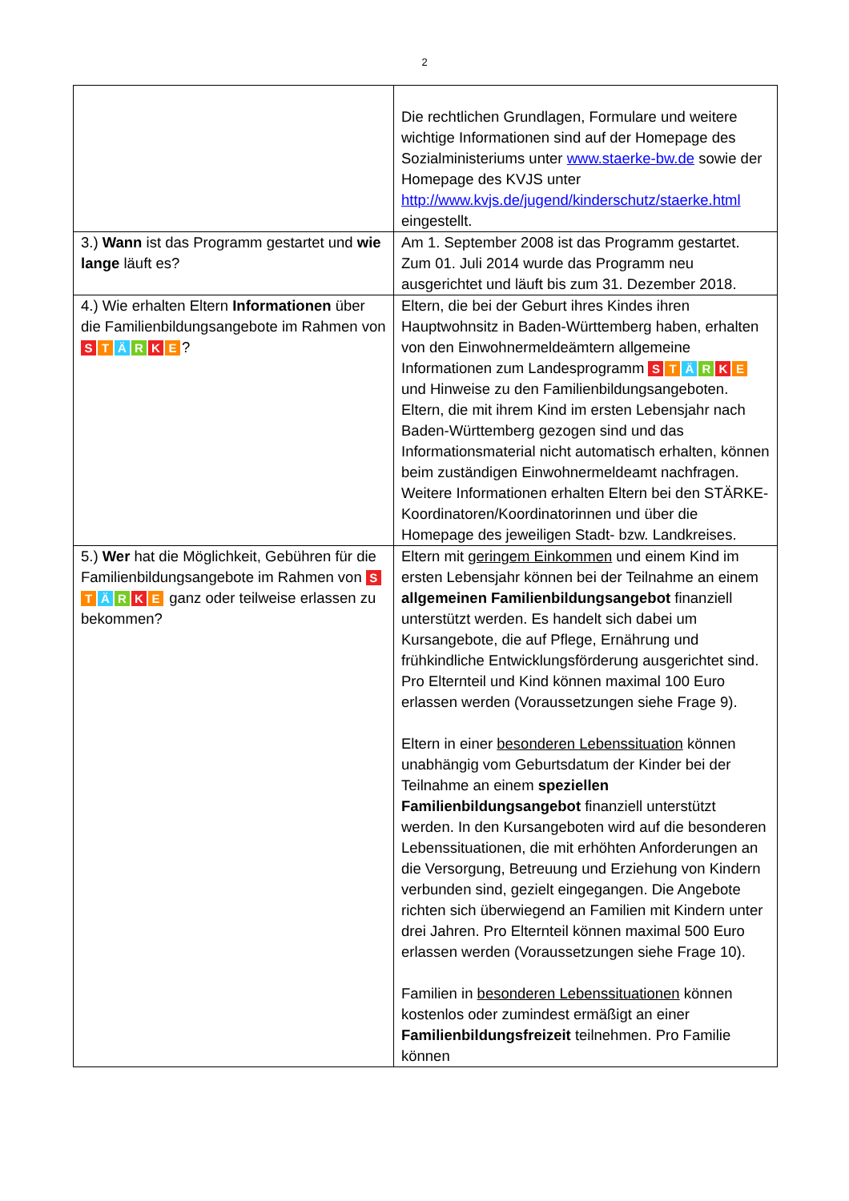2
| | Die rechtlichen Grundlagen, Formulare und weitere wichtige Informationen sind auf der Homepage des Sozialministeriums unter www.staerke-bw.de sowie der Homepage des KVJS unter http://www.kvjs.de/jugend/kinderschutz/staerke.html eingestellt. |
| 3.) Wann ist das Programm gestartet und wie lange läuft es? | Am 1. September 2008 ist das Programm gestartet. Zum 01. Juli 2014 wurde das Programm neu ausgerichtet und läuft bis zum 31. Dezember 2018. |
| 4.) Wie erhalten Eltern Informationen über die Familienbildungsangebote im Rahmen von S T Ä R K E ? | Eltern, die bei der Geburt ihres Kindes ihren Hauptwohnsitz in Baden-Württemberg haben, erhalten von den Einwohnermeldeämtern allgemeine Informationen zum Landesprogramm S T Ä R K E und Hinweise zu den Familienbildungsangeboten. Eltern, die mit ihrem Kind im ersten Lebensjahr nach Baden-Württemberg gezogen sind und das Informationsmaterial nicht automatisch erhalten, können beim zuständigen Einwohnermeldeamt nachfragen. Weitere Informationen erhalten Eltern bei den STÄRKE-Koordinatoren/Koordinatorinnen und über die Homepage des jeweiligen Stadt- bzw. Landkreises. |
| 5.) Wer hat die Möglichkeit, Gebühren für die Familienbildungsangebote im Rahmen von S T Ä R K E ganz oder teilweise erlassen zu bekommen? | Eltern mit geringem Einkommen und einem Kind im ersten Lebensjahr können bei der Teilnahme an einem allgemeinen Familienbildungsangebot finanziell unterstützt werden. Es handelt sich dabei um Kursangebote, die auf Pflege, Ernährung und frühkindliche Entwicklungsförderung ausgerichtet sind. Pro Elternteil und Kind können maximal 100 Euro erlassen werden (Voraussetzungen siehe Frage 9). Eltern in einer besonderen Lebenssituation können unabhängig vom Geburtsdatum der Kinder bei der Teilnahme an einem speziellen Familienbildungsangebot finanziell unterstützt werden. In den Kursangeboten wird auf die besonderen Lebenssituationen, die mit erhöhten Anforderungen an die Versorgung, Betreuung und Erziehung von Kindern verbunden sind, gezielt eingegangen. Die Angebote richten sich überwiegend an Familien mit Kindern unter drei Jahren. Pro Elternteil können maximal 500 Euro erlassen werden (Voraussetzungen siehe Frage 10). Familien in besonderen Lebenssituationen können kostenlos oder zumindest ermäßigt an einer Familienbildungsfreizeit teilnehmen. Pro Familie können |